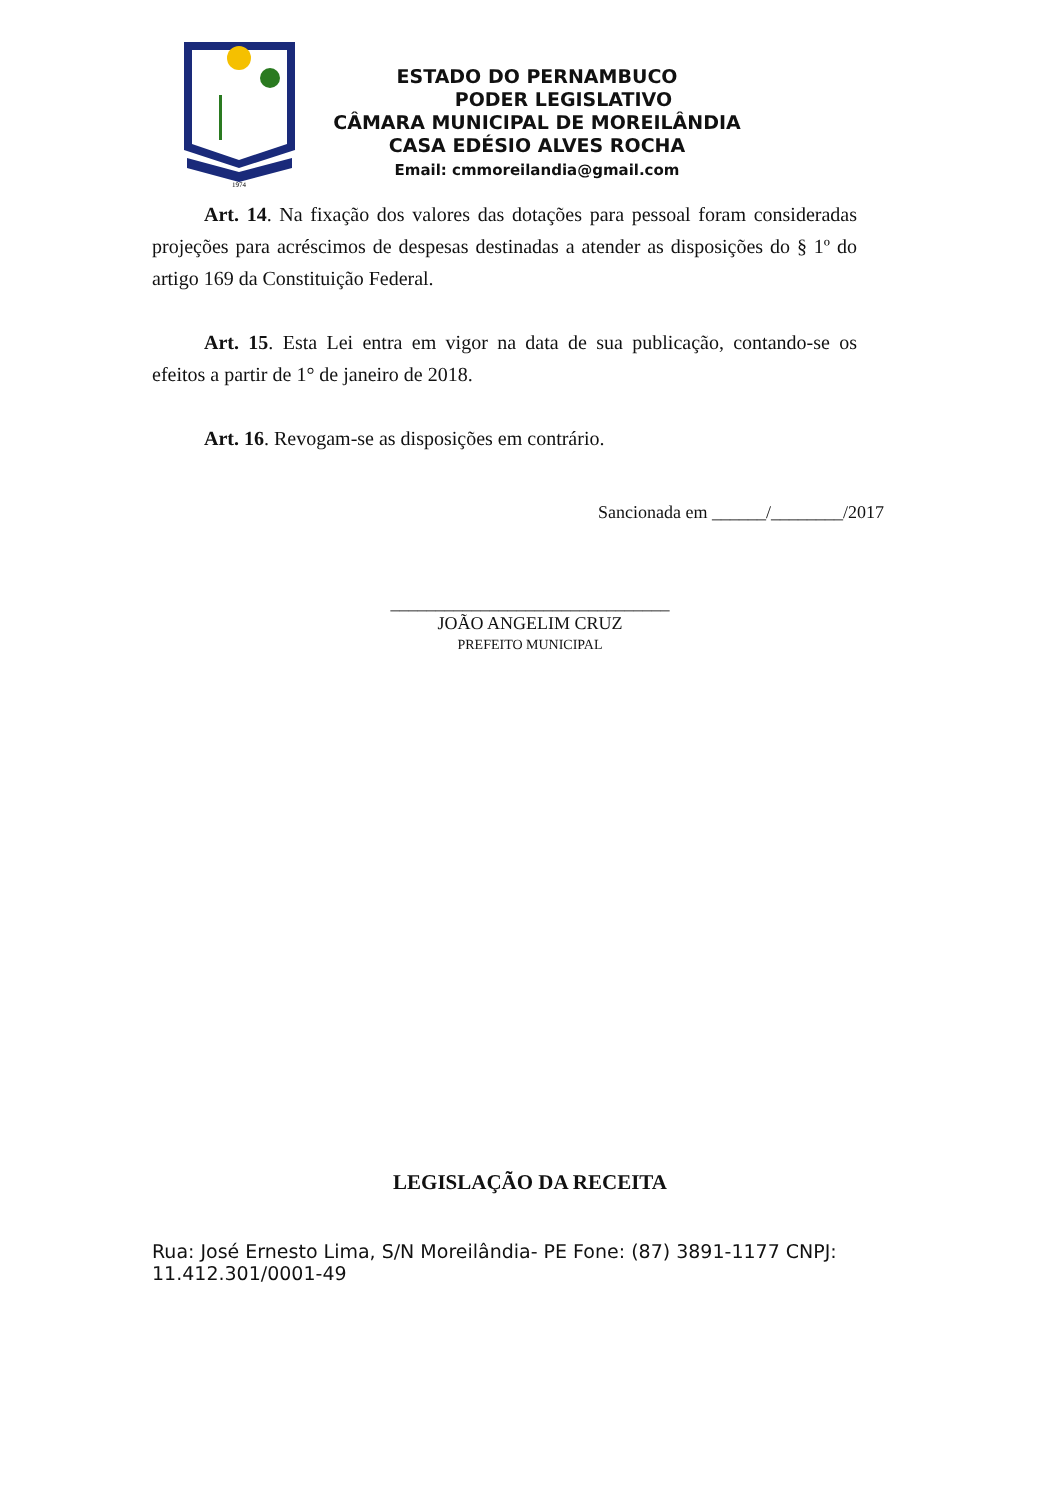1974
ESTADO DO PERNAMBUCO
PODER LEGISLATIVO
CÂMARA MUNICIPAL DE MOREILÂNDIA
CASA EDÉSIO ALVES ROCHA
Email: cmmoreilandia@gmail.com
Art. 14. Na fixação dos valores das dotações para pessoal foram consideradas projeções para acréscimos de despesas destinadas a atender as disposições do § 1º do artigo 169 da Constituição Federal.
Art. 15. Esta Lei entra em vigor na data de sua publicação, contando-se os efeitos a partir de 1° de janeiro de 2018.
Art. 16. Revogam-se as disposições em contrário.
Sancionada em ______/________/2017
_______________________________
JOÃO ANGELIM CRUZ
PREFEITO MUNICIPAL
LEGISLAÇÃO DA RECEITA
Rua: José Ernesto Lima, S/N Moreilândia- PE Fone: (87) 3891-1177 CNPJ: 11.412.301/0001-49